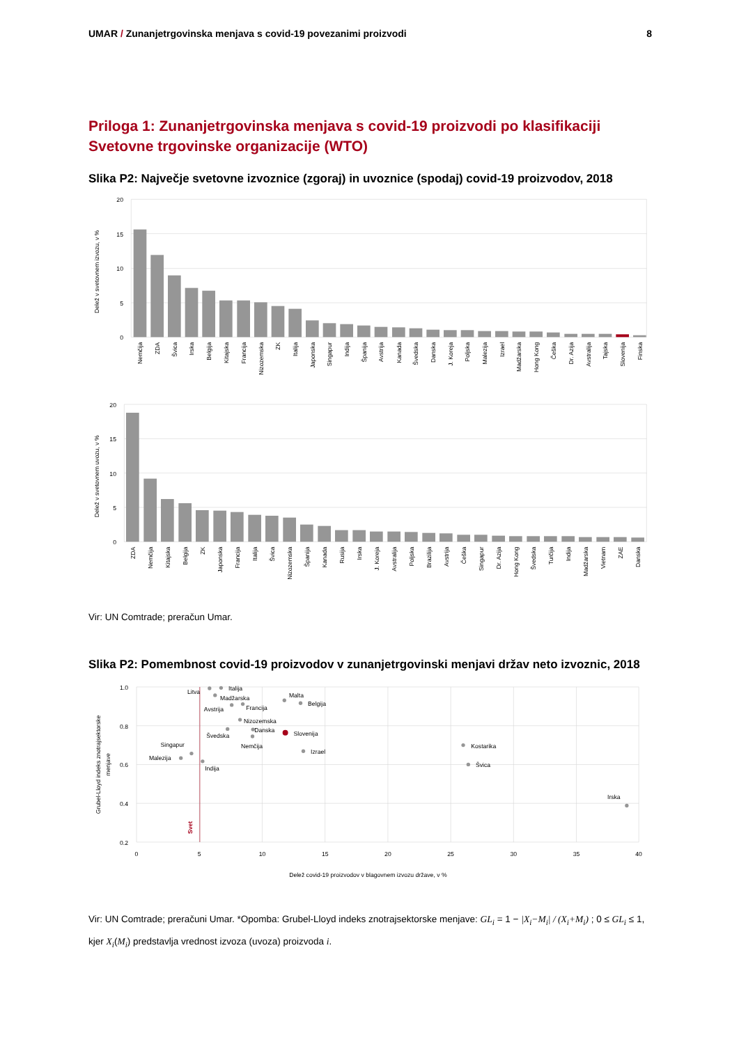UMAR / Zunanjetrgovinska menjava s covid-19 povezanimi proizvodi
8
Priloga 1: Zunanjetrgovinska menjava s covid-19 proizvodi po klasifikaciji Svetovne trgovinske organizacije (WTO)
Slika P2: Največje svetovne izvoznice (zgoraj) in uvoznice (spodaj) covid-19 proizvodov, 2018
20
15
10
5
0
Delež v svetovnem izvozu, v %
Nemčija
ZDA
Švica
Irska
Belgija
Kitajska
Francija
Nizozemska
ZK
Italija
Japonska
Singapur
Indija
Španija
Avstrija
Kanada
Švedska
Danska
J. Koreja
Poljska
Malezija
Izrael
Madžarska
Hong Kong
Češka
Dr. Azija
Avstralija
Tajska
Slovenija
Finska
20
15
10
5
0
Delež v svetovnem uvozu, v %
ZDA
Nemčija
Kitajska
Belgija
ZK
Japonska
Francija
Italija
Švica
Nizozemska
Španija
Kanada
Rusija
Irska
J. Koreja
Avstralija
Poljska
Brazilija
Avstrija
Češka
Singapur
Dr. Azija
Hong Kong
Švedska
Turčija
Indija
Madžarska
Vietnam
ZAE
Danska
Vir: UN Comtrade; preračun Umar.
Slika P2: Pomembnost covid-19 proizvodov v zunanjetrgovinski menjavi držav neto izvoznic, 2018
Svet
1.0
0.8
0.6
0.4
0.2
0
5
10
15
20
25
30
35
40
Grubel-Lloyd indeks znotrajsektorske
menjave
Delež covid-19 proizvodov v blagovnem izvozu države, v %
Litva
Italija
Madžarska
Malta
Avstrija
Francija
Belgija
Nizozemska
Danska
Slovenija
Švedska
Nemčija
Singapur
Izrael
Malezija
Indija
Kostarika
Švica
Irska
Vir: UN Comtrade; preračuni Umar. *Opomba: Grubel-Lloyd indeks znotrajsektorske menjave: GL<sub>i</sub> = 1 − |X<sub>i</sub>−M<sub>i</sub>| / (X<sub>i</sub>+M<sub>i</sub>) ; 0 ≤ GL<sub>i</sub> ≤ 1, kjer X<sub>i</sub>(M<sub>i</sub>) predstavlja vrednost izvoza (uvoza) proizvoda i.